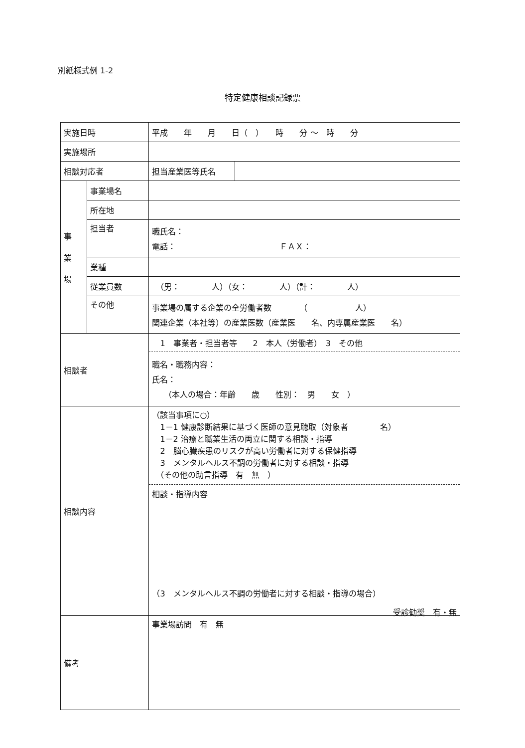別紙様式例 1-2
特定健康相談記録票
| 実施日時 | | 平成 年 月 日（ ） 時 分 〜 時 分 | |
| 実施場所 | | | |
| 相談対応者 | | 担当産業医等氏名 | |
| 事 業 場 | 事業場名 | | |
| | 所在地 | | |
| | 担当者 | 職氏名： 電話： ＦＡＸ： | |
| | 業種 | | |
| | 従業員数 | （男： 人）（女： 人）（計： 人） | |
| | その他 | 事業場の属する企業の全労働者数 （ 人） 関連企業（本社等）の産業医数（産業医 名、内専属産業医 名） | |
| 相談者 | | 1 事業者・担当者等 2 本人（労働者） 3 その他 職名・職務内容： 氏名： （本人の場合：年齢 歳 性別： 男 女 ） | |
| 相談内容 | | （該当事項に○） 1－1 健康診断結果に基づく医師の意見聴取（対象者 名） 1－2 治療と職業生活の両立に関する相談・指導 2 脳心臓疾患のリスクが高い労働者に対する保健指導 3 メンタルヘルス不調の労働者に対する相談・指導 （その他の助言指導 有 無 ） 相談・指導内容 （3 メンタルヘルス不調の労働者に対する相談・指導の場合） 受診勧奨 有・無 | |
| 備考 | | 事業場訪問 有 無 | |